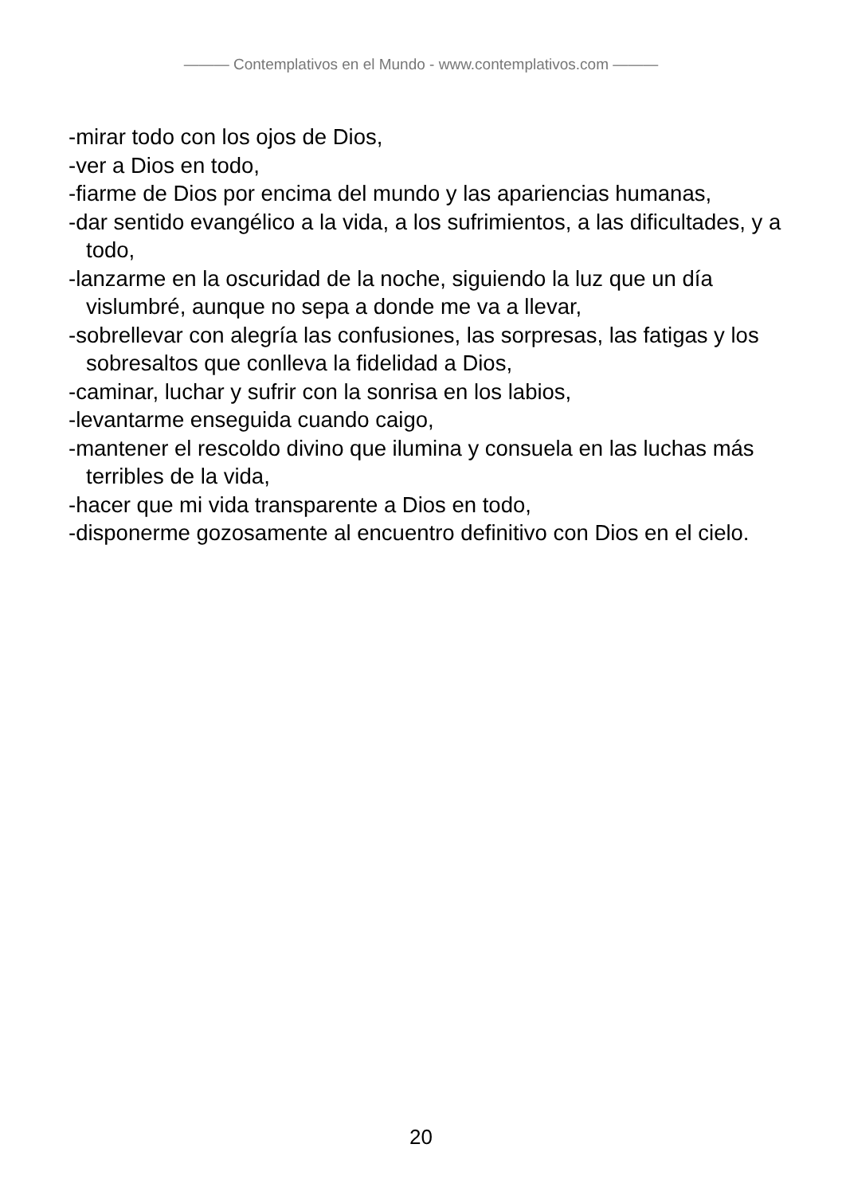——— Contemplativos en el Mundo - www.contemplativos.com ———
-mirar todo con los ojos de Dios,
-ver a Dios en todo,
-fiarme de Dios por encima del mundo y las apariencias humanas,
-dar sentido evangélico a la vida, a los sufrimientos, a las dificultades, y a todo,
-lanzarme en la oscuridad de la noche, siguiendo la luz que un día vislumbré, aunque no sepa a donde me va a llevar,
-sobrellevar con alegría las confusiones, las sorpresas, las fatigas y los sobresaltos que conlleva la fidelidad a Dios,
-caminar, luchar y sufrir con la sonrisa en los labios,
-levantarme enseguida cuando caigo,
-mantener el rescoldo divino que ilumina y consuela en las luchas más terribles de la vida,
-hacer que mi vida transparente a Dios en todo,
-disponerme gozosamente al encuentro definitivo con Dios en el cielo.
20